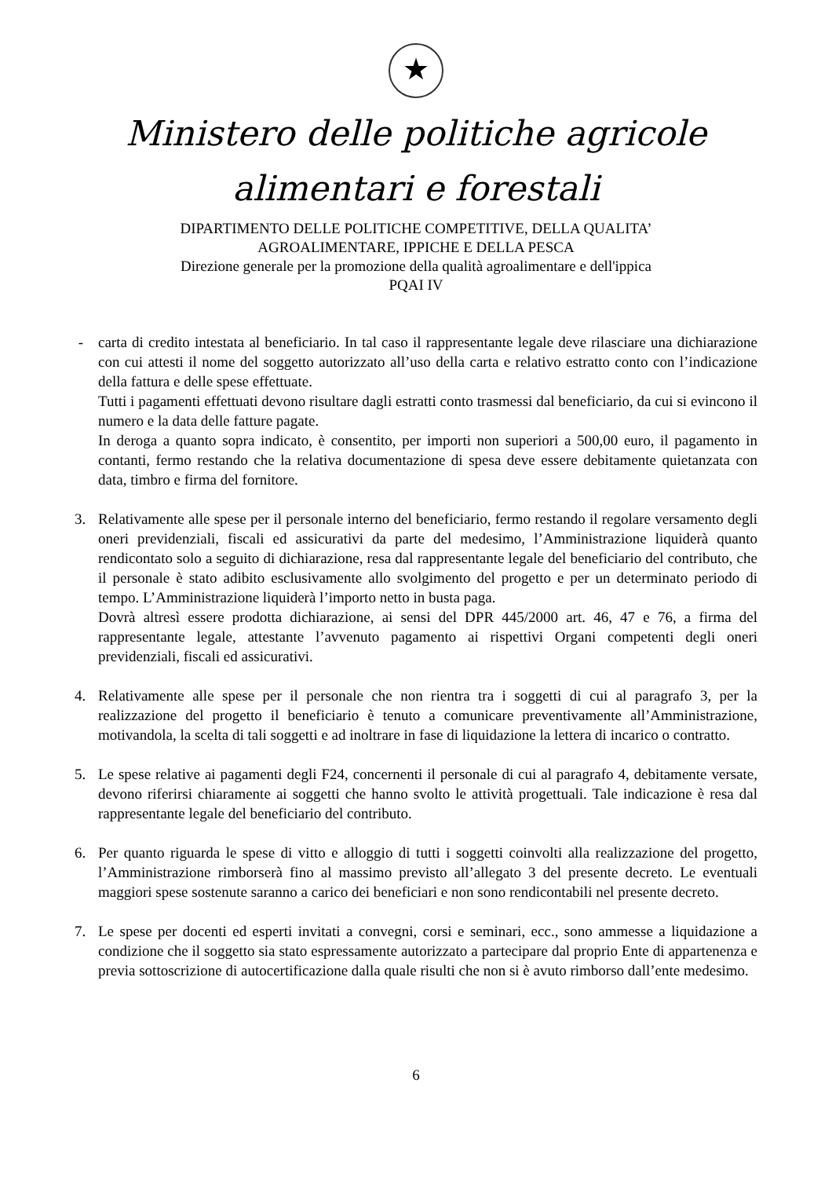★
Ministero delle politiche agricole
alimentari e forestali
DIPARTIMENTO DELLE POLITICHE COMPETITIVE, DELLA QUALITA’
AGROALIMENTARE, IPPICHE E DELLA PESCA
Direzione generale per la promozione della qualità agroalimentare e dell'ippica
PQAI IV
- carta di credito intestata al beneficiario. In tal caso il rappresentante legale deve rilasciare una dichiarazione con cui attesti il nome del soggetto autorizzato all’uso della carta e relativo estratto conto con l’indicazione della fattura e delle spese effettuate.
Tutti i pagamenti effettuati devono risultare dagli estratti conto trasmessi dal beneficiario, da cui si evincono il numero e la data delle fatture pagate.
In deroga a quanto sopra indicato, è consentito, per importi non superiori a 500,00 euro, il pagamento in contanti, fermo restando che la relativa documentazione di spesa deve essere debitamente quietanzata con data, timbro e firma del fornitore.
3. Relativamente alle spese per il personale interno del beneficiario, fermo restando il regolare versamento degli oneri previdenziali, fiscali ed assicurativi da parte del medesimo, l’Amministrazione liquiderà quanto rendicontato solo a seguito di dichiarazione, resa dal rappresentante legale del beneficiario del contributo, che il personale è stato adibito esclusivamente allo svolgimento del progetto e per un determinato periodo di tempo. L’Amministrazione liquiderà l’importo netto in busta paga.
Dovrà altresì essere prodotta dichiarazione, ai sensi del DPR 445/2000 art. 46, 47 e 76, a firma del rappresentante legale, attestante l’avvenuto pagamento ai rispettivi Organi competenti degli oneri previdenziali, fiscali ed assicurativi.
4. Relativamente alle spese per il personale che non rientra tra i soggetti di cui al paragrafo 3, per la realizzazione del progetto il beneficiario è tenuto a comunicare preventivamente all’Amministrazione, motivandola, la scelta di tali soggetti e ad inoltrare in fase di liquidazione la lettera di incarico o contratto.
5. Le spese relative ai pagamenti degli F24, concernenti il personale di cui al paragrafo 4, debitamente versate, devono riferirsi chiaramente ai soggetti che hanno svolto le attività progettuali. Tale indicazione è resa dal rappresentante legale del beneficiario del contributo.
6. Per quanto riguarda le spese di vitto e alloggio di tutti i soggetti coinvolti alla realizzazione del progetto, l’Amministrazione rimborserà fino al massimo previsto all’allegato 3 del presente decreto. Le eventuali maggiori spese sostenute saranno a carico dei beneficiari e non sono rendicontabili nel presente decreto.
7. Le spese per docenti ed esperti invitati a convegni, corsi e seminari, ecc., sono ammesse a liquidazione a condizione che il soggetto sia stato espressamente autorizzato a partecipare dal proprio Ente di appartenenza e previa sottoscrizione di autocertificazione dalla quale risulti che non si è avuto rimborso dall’ente medesimo.
6